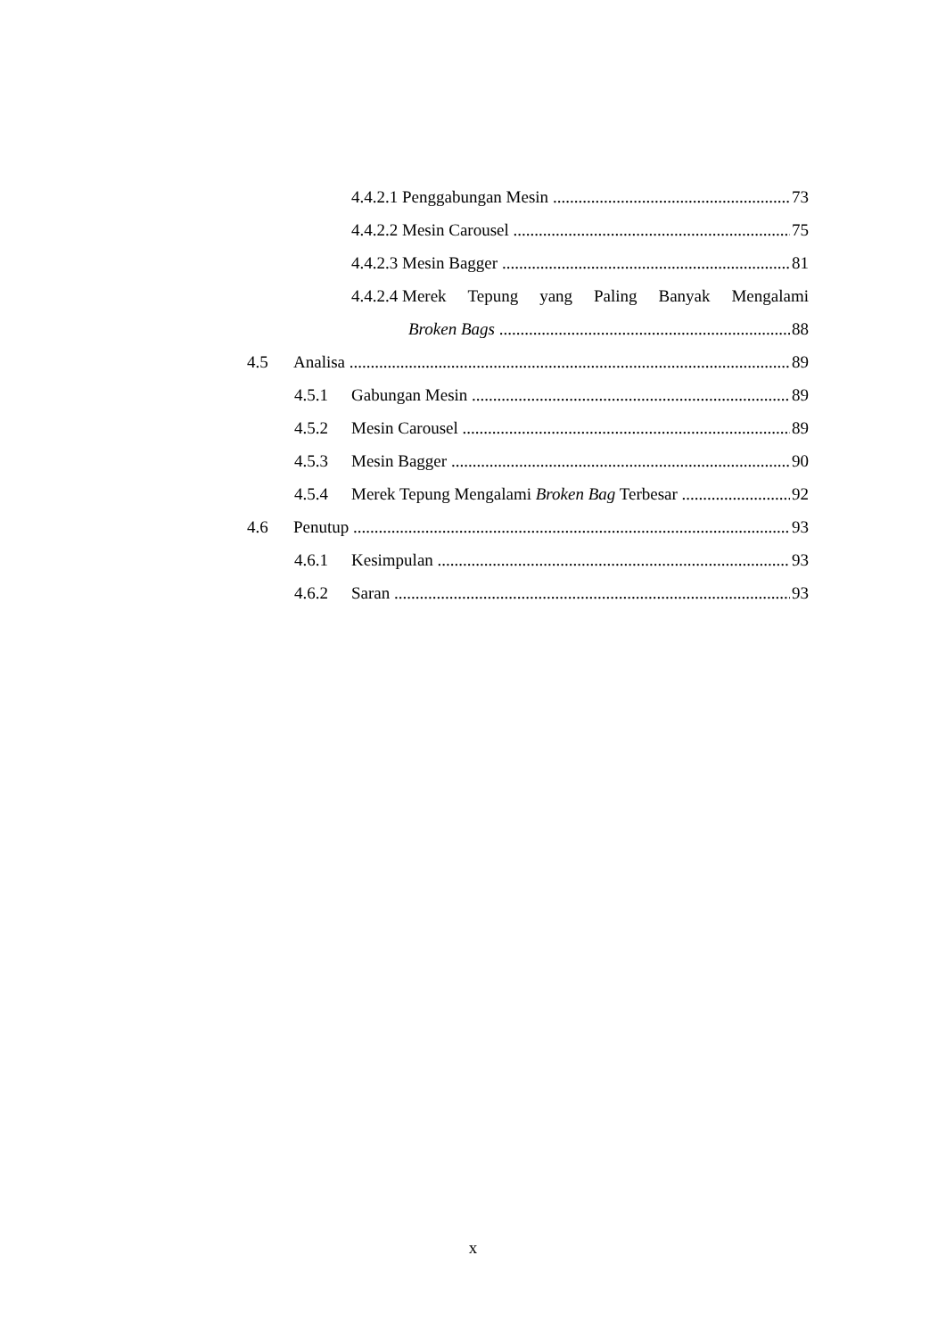4.4.2.1 Penggabungan Mesin 73
4.4.2.2 Mesin Carousel 75
4.4.2.3 Mesin Bagger 81
4.4.2.4 Merek Tepung yang Paling Banyak Mengalami
Broken Bags 88
4.5 Analisa 89
4.5.1 Gabungan Mesin 89
4.5.2 Mesin Carousel 89
4.5.3 Mesin Bagger 90
4.5.4 Merek Tepung Mengalami Broken Bag Terbesar 92
4.6 Penutup 93
4.6.1 Kesimpulan 93
4.6.2 Saran 93
x